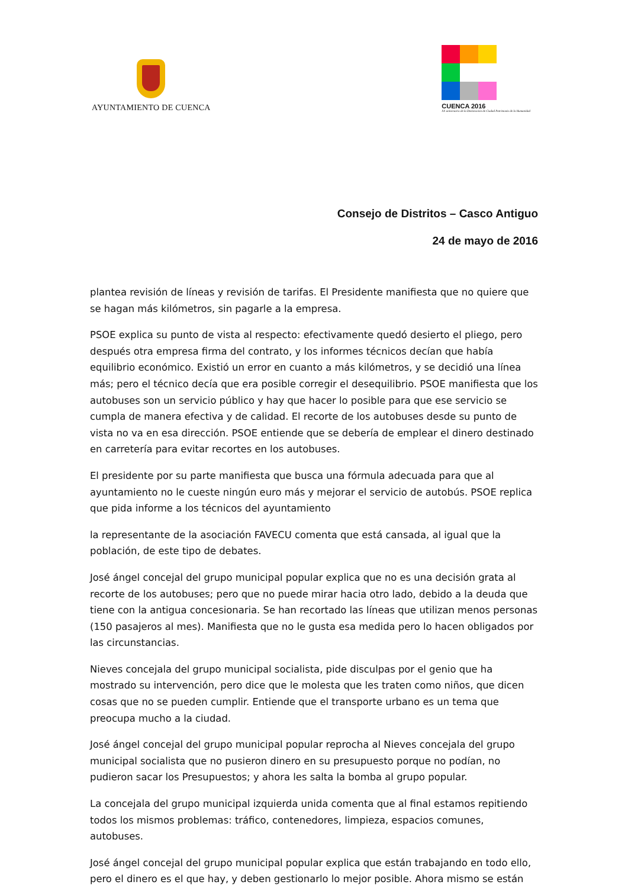AYUNTAMIENTO DE CUENCA
CUENCA 2016
XX aniversario de la Declaración de Ciudad Patrimonio de la Humanidad
Consejo de Distritos – Casco Antiguo
24 de mayo de 2016
plantea revisión de líneas y revisión de tarifas. El Presidente manifiesta que no quiere que se hagan más kilómetros, sin pagarle a la empresa.
PSOE explica su punto de vista al respecto: efectivamente quedó desierto el pliego, pero después otra empresa firma del contrato, y los informes técnicos decían que había equilibrio económico. Existió un error en cuanto a más kilómetros, y se decidió una línea más; pero el técnico decía que era posible corregir el desequilibrio. PSOE manifiesta que los autobuses son un servicio público y hay que hacer lo posible para que ese servicio se cumpla de manera efectiva y de calidad. El recorte de los autobuses desde su punto de vista no va en esa dirección. PSOE entiende que se debería de emplear el dinero destinado en carretería para evitar recortes en los autobuses.
El presidente por su parte manifiesta que busca una fórmula adecuada para que al ayuntamiento no le cueste ningún euro más y mejorar el servicio de autobús. PSOE replica que pida informe a los técnicos del ayuntamiento
la representante de la asociación FAVECU comenta que está cansada, al igual que la población, de este tipo de debates.
José ángel concejal del grupo municipal popular explica que no es una decisión grata al recorte de los autobuses; pero que no puede mirar hacia otro lado, debido a la deuda que tiene con la antigua concesionaria. Se han recortado las líneas que utilizan menos personas (150 pasajeros al mes). Manifiesta que no le gusta esa medida pero lo hacen obligados por las circunstancias.
Nieves concejala del grupo municipal socialista, pide disculpas por el genio que ha mostrado su intervención, pero dice que le molesta que les traten como niños, que dicen cosas que no se pueden cumplir. Entiende que el transporte urbano es un tema que preocupa mucho a la ciudad.
José ángel concejal del grupo municipal popular reprocha al Nieves concejala del grupo municipal socialista que no pusieron dinero en su presupuesto porque no podían, no pudieron sacar los Presupuestos; y ahora les salta la bomba al grupo popular.
La concejala del grupo municipal izquierda unida comenta que al final estamos repitiendo todos los mismos problemas: tráfico, contenedores, limpieza, espacios comunes, autobuses.
José ángel concejal del grupo municipal popular explica que están trabajando en todo ello, pero el dinero es el que hay, y deben gestionarlo lo mejor posible. Ahora mismo se están